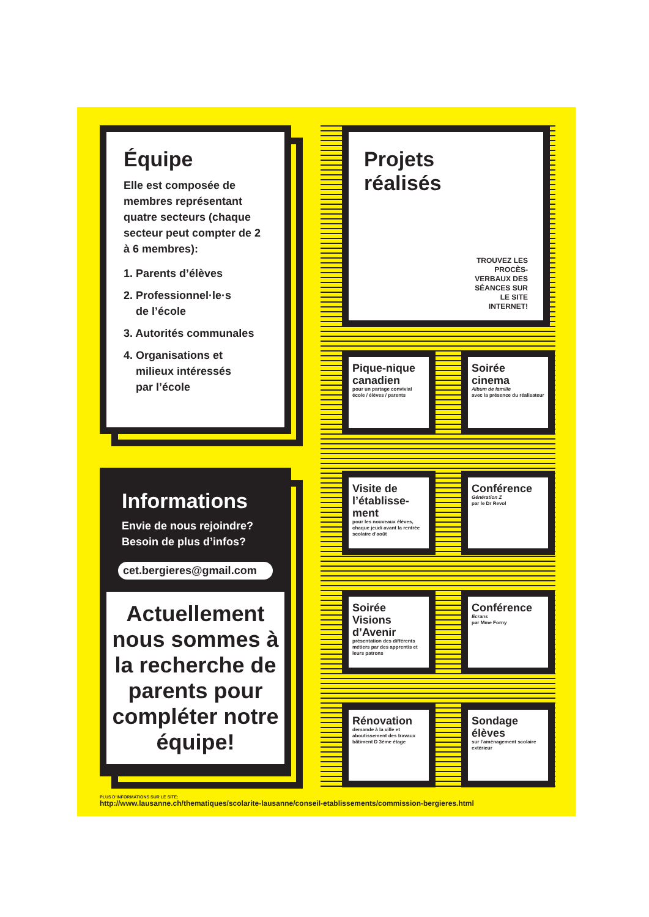Équipe
Elle est composée de membres représentant quatre secteurs (chaque secteur peut compter de 2 à 6 membres):
1. Parents d’élèves
2. Professionnel·le·s
de l’école
3. Autorités communales
4. Organisations et
milieux intéressés
par l’école
Informations
Envie de nous rejoindre?
Besoin de plus d’infos?
cet.bergieres@gmail.com
Actuellement nous sommes à la recherche de parents pour compléter notre équipe!
Projets
réalisés
TROUVEZ LES PROCÈS-VERBAUX DES SÉANCES SUR LE SITE INTERNET!
Pique-nique canadien
pour un partage convivial
école / élèves / parents
Soirée cinema
Album de famille
avec la présence du réalisateur
Visite de l’établisse-ment
pour les nouveaux élèves, chaque jeudi avant la rentrée scolaire d’août
Conférence
Génération Z
par le Dr Revol
Soirée Visions d’Avenir
présentation des différents métiers par des apprentis et leurs patrons
Conférence
Ecrans
par Mme Forny
Rénovation
demande à la ville et aboutissement des travaux bâtiment D 3ème étage
Sondage élèves
sur l’aménagement scolaire extérieur
PLUS D’INFORMATIONS SUR LE SITE:
http://www.lausanne.ch/thematiques/scolarite-lausanne/conseil-etablissements/commission-bergieres.html